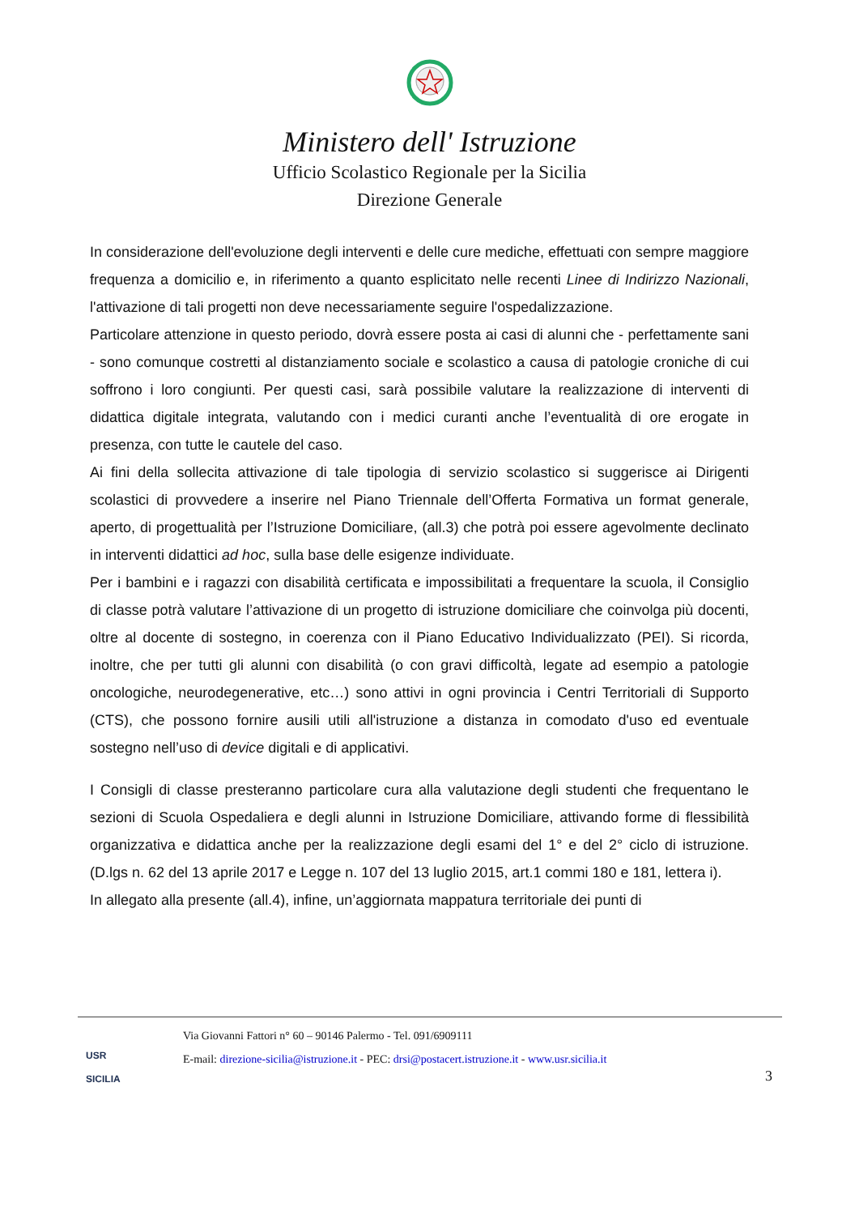Ministero dell' Istruzione
Ufficio Scolastico Regionale per la Sicilia
Direzione Generale
In considerazione dell'evoluzione degli interventi e delle cure mediche, effettuati con sempre maggiore frequenza a domicilio e, in riferimento a quanto esplicitato nelle recenti Linee di Indirizzo Nazionali, l'attivazione di tali progetti non deve necessariamente seguire l'ospedalizzazione.
Particolare attenzione in questo periodo, dovrà essere posta ai casi di alunni che - perfettamente sani - sono comunque costretti al distanziamento sociale e scolastico a causa di patologie croniche di cui soffrono i loro congiunti. Per questi casi, sarà possibile valutare la realizzazione di interventi di didattica digitale integrata, valutando con i medici curanti anche l’eventualità di ore erogate in presenza, con tutte le cautele del caso.
Ai fini della sollecita attivazione di tale tipologia di servizio scolastico si suggerisce ai Dirigenti scolastici di provvedere a inserire nel Piano Triennale dell’Offerta Formativa un format generale, aperto, di progettualità per l’Istruzione Domiciliare, (all.3) che potrà poi essere agevolmente declinato in interventi didattici ad hoc, sulla base delle esigenze individuate.
Per i bambini e i ragazzi con disabilità certificata e impossibilitati a frequentare la scuola, il Consiglio di classe potrà valutare l’attivazione di un progetto di istruzione domiciliare che coinvolga più docenti, oltre al docente di sostegno, in coerenza con il Piano Educativo Individualizzato (PEI). Si ricorda, inoltre, che per tutti gli alunni con disabilità (o con gravi difficoltà, legate ad esempio a patologie oncologiche, neurodegenerative, etc…) sono attivi in ogni provincia i Centri Territoriali di Supporto (CTS), che possono fornire ausili utili all'istruzione a distanza in comodato d'uso ed eventuale sostegno nell’uso di device digitali e di applicativi.
I Consigli di classe presteranno particolare cura alla valutazione degli studenti che frequentano le sezioni di Scuola Ospedaliera e degli alunni in Istruzione Domiciliare, attivando forme di flessibilità organizzativa e didattica anche per la realizzazione degli esami del 1° e del 2° ciclo di istruzione. (D.lgs n. 62 del 13 aprile 2017 e Legge n. 107 del 13 luglio 2015, art.1 commi 180 e 181, lettera i).
In allegato alla presente (all.4), infine, un’aggiornata mappatura territoriale dei punti di
USR
SICILIA
Via Giovanni Fattori n° 60 – 90146 Palermo - Tel. 091/6909111
E-mail: direzione-sicilia@istruzione.it - PEC: drsi@postacert.istruzione.it - www.usr.sicilia.it
3